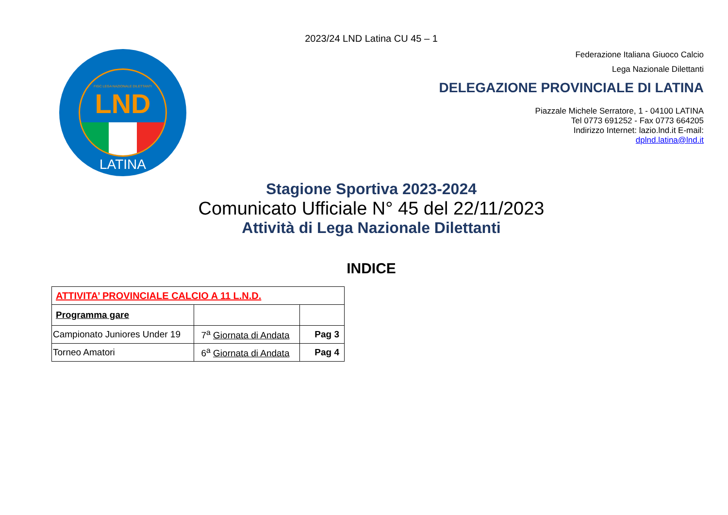2023/24 LND Latina CU 45 – 1
FIGC LEGA NAZIONALE DILETTANTI
LND
LATINA
Federazione Italiana Giuoco Calcio
Lega Nazionale Dilettanti
DELEGAZIONE PROVINCIALE DI LATINA
Piazzale Michele Serratore, 1 - 04100 LATINA
Tel 0773 691252 - Fax 0773 664205
Indirizzo Internet: lazio.lnd.it E-mail:
dplnd.latina@lnd.it
Stagione Sportiva 2023-2024
Comunicato Ufficiale N° 45 del 22/11/2023
Attività di Lega Nazionale Dilettanti
INDICE
| ATTIVITA’ PROVINCIALE CALCIO A 11 L.N.D. | | |
| Programma gare | | |
| Campionato Juniores Under 19 | 7<sup>a</sup> Giornata di Andata | Pag 3 |
| Torneo Amatori | 6<sup>a</sup> Giornata di Andata | Pag 4 |